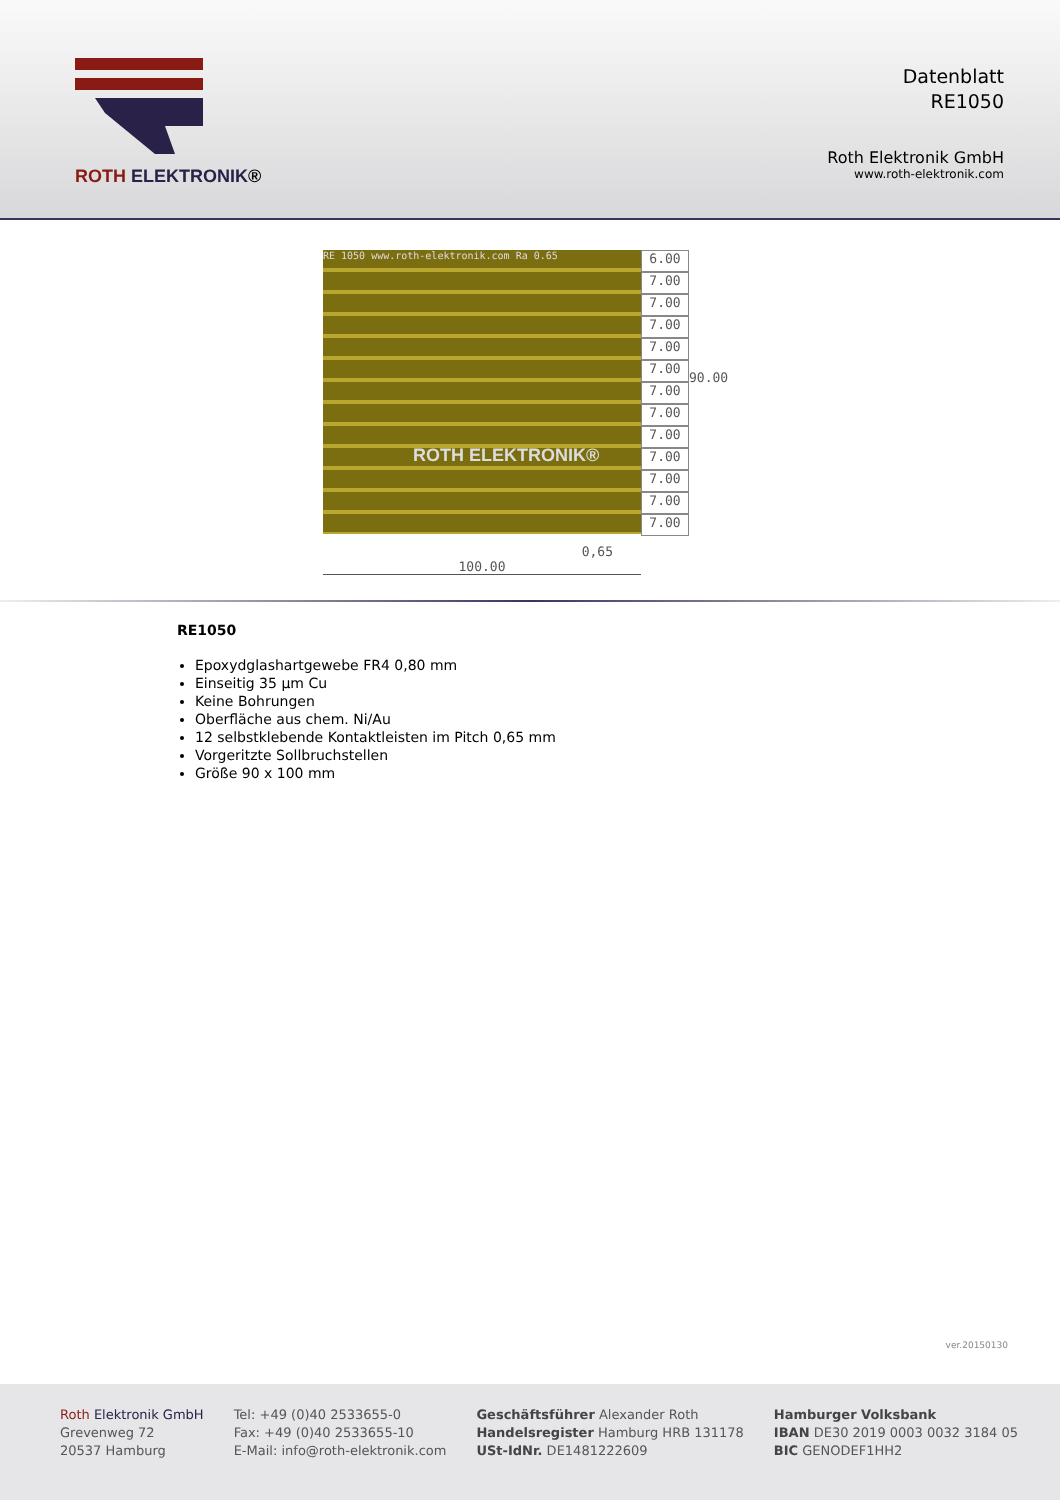ROTH ELEKTRONIK®
Datenblatt
RE1050
Roth Elektronik GmbH
www.roth-elektronik.com
RE 1050 www.roth-elektronik.com Ra 0.65
ROTH ELEKTRONIK®
0,65
100.00
6.00
7.00
7.00
7.00
7.00
7.00
7.00
7.00
7.00
7.00
7.00
7.00
7.00
90.00
RE1050
Epoxydglashartgewebe FR4 0,80 mm
Einseitig 35 µm Cu
Keine Bohrungen
Oberfläche aus chem. Ni/Au
12 selbstklebende Kontaktleisten im Pitch 0,65 mm
Vorgeritzte Sollbruchstellen
Größe 90 x 100 mm
ver.20150130
Roth Elektronik GmbH
Grevenweg 72
20537 Hamburg
Tel: +49 (0)40 2533655-0
Fax: +49 (0)40 2533655-10
E-Mail: info@roth-elektronik.com
Geschäftsführer Alexander Roth
Handelsregister Hamburg HRB 131178
USt-IdNr. DE1481222609
Hamburger Volksbank
IBAN DE30 2019 0003 0032 3184 05
BIC GENODEF1HH2